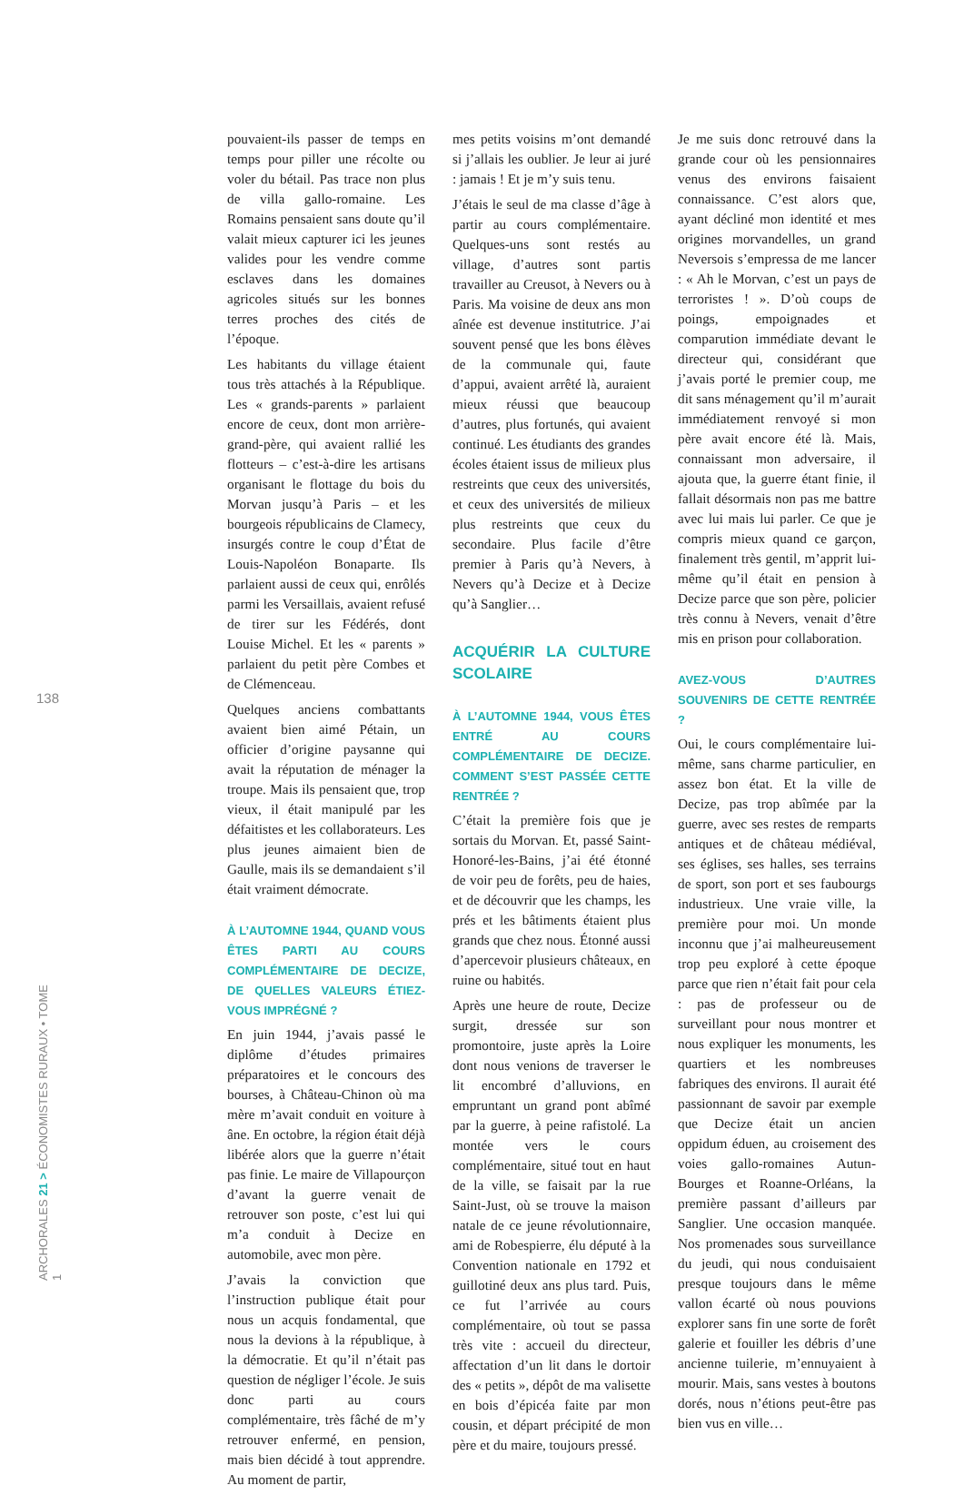138
ARCHORALES 21 > ÉCONOMISTES RURAUX • TOME 1
pouvaient-ils passer de temps en temps pour piller une récolte ou voler du bétail. Pas trace non plus de villa gallo-romaine. Les Romains pensaient sans doute qu’il valait mieux capturer ici les jeunes valides pour les vendre comme esclaves dans les domaines agricoles situés sur les bonnes terres proches des cités de l’époque.
Les habitants du village étaient tous très attachés à la République. Les « grands-parents » parlaient encore de ceux, dont mon arrière-grand-père, qui avaient rallié les flotteurs – c’est-à-dire les artisans organisant le flottage du bois du Morvan jusqu’à Paris – et les bourgeois républicains de Clamecy, insurgés contre le coup d’État de Louis-Napoléon Bonaparte. Ils parlaient aussi de ceux qui, enrôlés parmi les Versaillais, avaient refusé de tirer sur les Fédérés, dont Louise Michel. Et les « parents » parlaient du petit père Combes et de Clémenceau.
Quelques anciens combattants avaient bien aimé Pétain, un officier d’origine paysanne qui avait la réputation de ménager la troupe. Mais ils pensaient que, trop vieux, il était manipulé par les défaitistes et les collaborateurs. Les plus jeunes aimaient bien de Gaulle, mais ils se demandaient s’il était vraiment démocrate.
À L’AUTOMNE 1944, QUAND VOUS ÊTES PARTI AU COURS COMPLÉMENTAIRE DE DECIZE, DE QUELLES VALEURS ÉTIEZ-VOUS IMPRÉGNÉ ?
En juin 1944, j’avais passé le diplôme d’études primaires préparatoires et le concours des bourses, à Château-Chinon où ma mère m’avait conduit en voiture à âne. En octobre, la région était déjà libérée alors que la guerre n’était pas finie. Le maire de Villapourçon d’avant la guerre venait de retrouver son poste, c’est lui qui m’a conduit à Decize en automobile, avec mon père.
J’avais la conviction que l’instruction publique était pour nous un acquis fondamental, que nous la devions à la république, à la démocratie. Et qu’il n’était pas question de négliger l’école. Je suis donc parti au cours complémentaire, très fâché de m’y retrouver enfermé, en pension, mais bien décidé à tout apprendre. Au moment de partir,
mes petits voisins m’ont demandé si j’allais les oublier. Je leur ai juré : jamais ! Et je m’y suis tenu.
J’étais le seul de ma classe d’âge à partir au cours complémentaire. Quelques-uns sont restés au village, d’autres sont partis travailler au Creusot, à Nevers ou à Paris. Ma voisine de deux ans mon aînée est devenue institutrice. J’ai souvent pensé que les bons élèves de la communale qui, faute d’appui, avaient arrêté là, auraient mieux réussi que beaucoup d’autres, plus fortunés, qui avaient continué. Les étudiants des grandes écoles étaient issus de milieux plus restreints que ceux des universités, et ceux des universités de milieux plus restreints que ceux du secondaire. Plus facile d’être premier à Paris qu’à Nevers, à Nevers qu’à Decize et à Decize qu’à Sanglier…
ACQUÉRIR LA CULTURE SCOLAIRE
À L’AUTOMNE 1944, VOUS ÊTES ENTRÉ AU COURS COMPLÉMENTAIRE DE DECIZE. COMMENT S’EST PASSÉE CETTE RENTRÉE ?
C’était la première fois que je sortais du Morvan. Et, passé Saint-Honoré-les-Bains, j’ai été étonné de voir peu de forêts, peu de haies, et de découvrir que les champs, les prés et les bâtiments étaient plus grands que chez nous. Étonné aussi d’apercevoir plusieurs châteaux, en ruine ou habités.
Après une heure de route, Decize surgit, dressée sur son promontoire, juste après la Loire dont nous venions de traverser le lit encombré d’alluvions, en empruntant un grand pont abîmé par la guerre, à peine rafistolé. La montée vers le cours complémentaire, situé tout en haut de la ville, se faisait par la rue Saint-Just, où se trouve la maison natale de ce jeune révolutionnaire, ami de Robespierre, élu député à la Convention nationale en 1792 et guillotiné deux ans plus tard. Puis, ce fut l’arrivée au cours complémentaire, où tout se passa très vite : accueil du directeur, affectation d’un lit dans le dortoir des « petits », dépôt de ma valisette en bois d’épicéa faite par mon cousin, et départ précipité de mon père et du maire, toujours pressé.
Je me suis donc retrouvé dans la grande cour où les pensionnaires venus des environs faisaient connaissance. C’est alors que, ayant décliné mon identité et mes origines morvandelles, un grand Neversois s’empressa de me lancer : « Ah le Morvan, c’est un pays de terroristes ! ». D’où coups de poings, empoignades et comparution immédiate devant le directeur qui, considérant que j’avais porté le premier coup, me dit sans ménagement qu’il m’aurait immédiatement renvoyé si mon père avait encore été là. Mais, connaissant mon adversaire, il ajouta que, la guerre étant finie, il fallait désormais non pas me battre avec lui mais lui parler. Ce que je compris mieux quand ce garçon, finalement très gentil, m’apprit lui-même qu’il était en pension à Decize parce que son père, policier très connu à Nevers, venait d’être mis en prison pour collaboration.
AVEZ-VOUS D’AUTRES SOUVENIRS DE CETTE RENTRÉE ?
Oui, le cours complémentaire lui-même, sans charme particulier, en assez bon état. Et la ville de Decize, pas trop abîmée par la guerre, avec ses restes de remparts antiques et de château médiéval, ses églises, ses halles, ses terrains de sport, son port et ses faubourgs industrieux. Une vraie ville, la première pour moi. Un monde inconnu que j’ai malheureusement trop peu exploré à cette époque parce que rien n’était fait pour cela : pas de professeur ou de surveillant pour nous montrer et nous expliquer les monuments, les quartiers et les nombreuses fabriques des environs. Il aurait été passionnant de savoir par exemple que Decize était un ancien oppidum éduen, au croisement des voies gallo-romaines Autun-Bourges et Roanne-Orléans, la première passant d’ailleurs par Sanglier. Une occasion manquée. Nos promenades sous surveillance du jeudi, qui nous conduisaient presque toujours dans le même vallon écarté où nous pouvions explorer sans fin une sorte de forêt galerie et fouiller les débris d’une ancienne tuilerie, m’ennuyaient à mourir. Mais, sans vestes à boutons dorés, nous n’étions peut-être pas bien vus en ville…